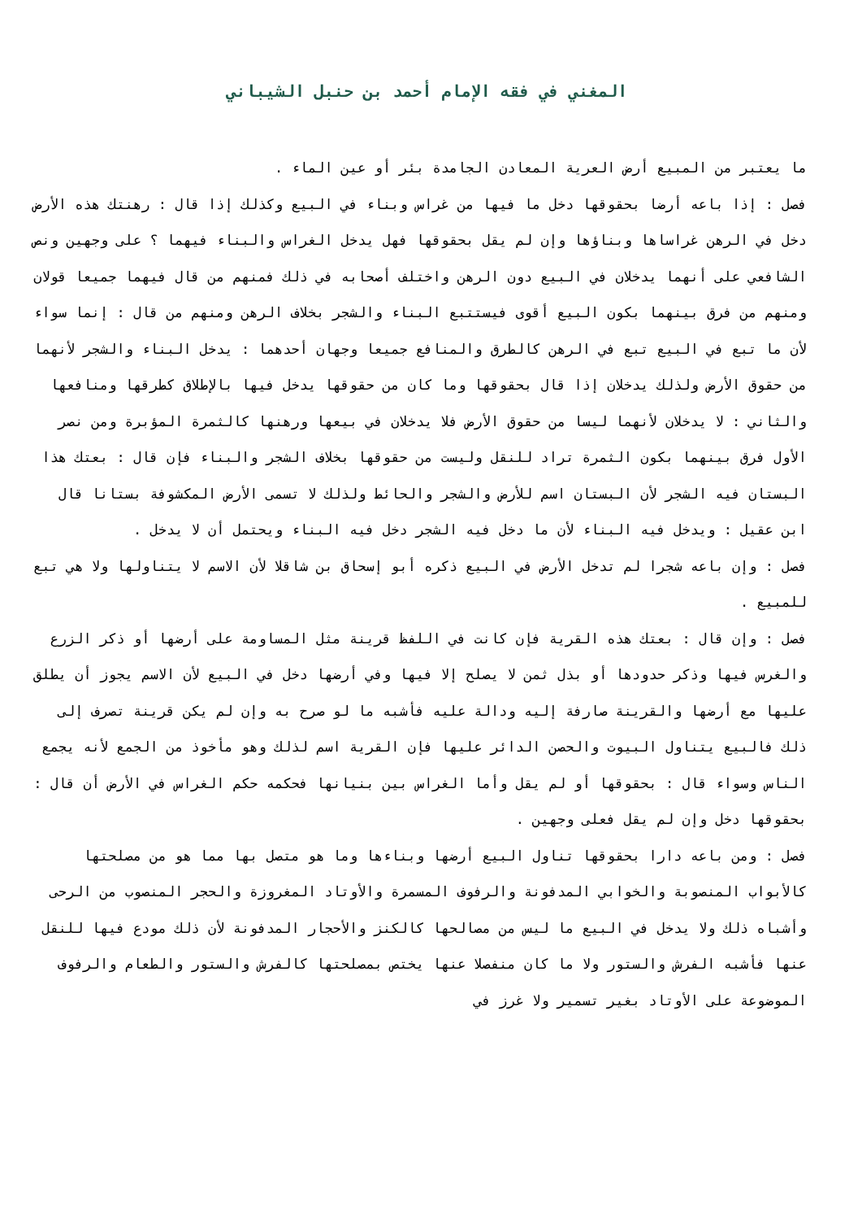المغني في فقه الإمام أحمد بن حنبل الشيباني
ما يعتبر من المبيع أرض العرية المعادن الجامدة بئر أو عين الماء .
فصل : إذا باعه أرضا بحقوقها دخل ما فيها من غراس وبناء في البيع وكذلك إذا قال : رهنتك هذه الأرض دخل في الرهن غراساها وبناؤها وإن لم يقل بحقوقها فهل يدخل الغراس والبناء فيهما ؟ على وجهين ونص الشافعي على أنهما يدخلان في البيع دون الرهن واختلف أصحابه في ذلك فمنهم من قال فيهما جميعا قولان ومنهم من فرق بينهما بكون البيع أقوى فيستتبع البناء والشجر بخلاف الرهن ومنهم من قال : إنما سواء لأن ما تبع في البيع تبع في الرهن كالطرق والمنافع جميعا وجهان أحدهما : يدخل البناء والشجر لأنهما من حقوق الأرض ولذلك يدخلان إذا قال بحقوقها وما كان من حقوقها يدخل فيها بالإطلاق كطرقها ومنافعها والثاني : لا يدخلان لأنهما ليسا من حقوق الأرض فلا يدخلان في بيعها ورهنها كالثمرة المؤبرة ومن نصر الأول فرق بينهما بكون الثمرة تراد للنقل وليست من حقوقها بخلاف الشجر والبناء فإن قال : بعتك هذا البستان فيه الشجر لأن البستان اسم للأرض والشجر والحائط ولذلك لا تسمى الأرض المكشوفة بستانا قال ابن عقيل : ويدخل فيه البناء لأن ما دخل فيه الشجر دخل فيه البناء ويحتمل أن لا يدخل .
فصل : وإن باعه شجرا لم تدخل الأرض في البيع ذكره أبو إسحاق بن شاقلا لأن الاسم لا يتناولها ولا هي تبع للمبيع .
فصل : وإن قال : بعتك هذه القرية فإن كانت في اللفظ قرينة مثل المساومة على أرضها أو ذكر الزرع والغرس فيها وذكر حدودها أو بذل ثمن لا يصلح إلا فيها وفي أرضها دخل في البيع لأن الاسم يجوز أن يطلق عليها مع أرضها والقرينة صارفة إليه ودالة عليه فأشبه ما لو صرح به وإن لم يكن قرينة تصرف إلى ذلك فالبيع يتناول البيوت والحصن الدائر عليها فإن القرية اسم لذلك وهو مأخوذ من الجمع لأنه يجمع الناس وسواء قال : بحقوقها أو لم يقل وأما الغراس بين بنيانها فحكمه حكم الغراس في الأرض أن قال : بحقوقها دخل وإن لم يقل فعلى وجهين .
فصل : ومن باعه دارا بحقوقها تناول البيع أرضها وبناءها وما هو متصل بها مما هو من مصلحتها كالأبواب المنصوبة والخوابي المدفونة والرفوف المسمرة والأوتاد المغروزة والحجر المنصوب من الرحى وأشباه ذلك ولا يدخل في البيع ما ليس من مصالحها كالكنز والأحجار المدفونة لأن ذلك مودع فيها للنقل عنها فأشبه الفرش والستور ولا ما كان منفصلا عنها يختص بمصلحتها كالفرش والستور والطعام والرفوف الموضوعة على الأوتاد بغير تسمير ولا غرز في